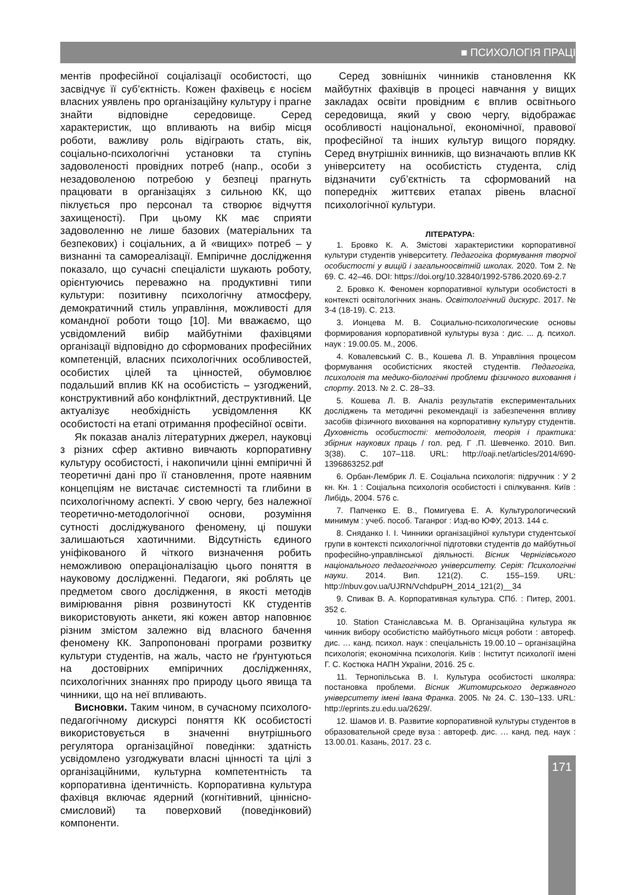■ ПСИХОЛОГІЯ ПРАЦІ
ментів професійної соціалізації особистості, що засвідчує її суб’єктність. Кожен фахівець є носієм власних уявлень про організаційну культуру і прагне знайти відповідне середовище. Серед характеристик, що впливають на вибір місця роботи, важливу роль відіграють стать, вік, соціально-психологічні установки та ступінь задоволеності провідних потреб (напр., особи з незадоволеною потребою у безпеці прагнуть працювати в організаціях з сильною КК, що піклується про персонал та створює відчуття захищеності). При цьому КК має сприяти задоволенню не лише базових (матеріальних та безпекових) і соціальних, а й «вищих» потреб – у визнанні та самореалізації. Емпіричне дослідження показало, що сучасні спеціалісти шукають роботу, орієнтуючись переважно на продуктивні типи культури: позитивну психологічну атмосферу, демократичний стиль управління, можливості для командної роботи тощо [10]. Ми вважаємо, що усвідомлений вибір майбутніми фахівцями організації відповідно до сформованих професійних компетенцій, власних психологічних особливостей, особистих цілей та цінностей, обумовлює подальший вплив КК на особистість – узгоджений, конструктивний або конфліктний, деструктивний. Це актуалізує необхідність усвідомлення КК особистості на етапі отримання професійної освіти.
Як показав аналіз літературних джерел, науковці з різних сфер активно вивчають корпоративну культуру особистості, і накопичили цінні емпіричні й теоретичні дані про її становлення, проте наявним концепціям не вистачає системності та глибини в психологічному аспекті. У свою чергу, без належної теоретично-методологічної основи, розуміння сутності досліджуваного феномену, ці пошуки залишаються хаотичними. Відсутність єдиного уніфікованого й чіткого визначення робить неможливою операціоналізацію цього поняття в науковому дослідженні. Педагоги, які роблять це предметом свого дослідження, в якості методів вимірювання рівня розвинутості КК студентів використовують анкети, які кожен автор наповнює різним змістом залежно від власного бачення феномену КК. Запропоновані програми розвитку культури студентів, на жаль, часто не ґрунтуються на достовірних емпіричних дослідженнях, психологічних знаннях про природу цього явища та чинники, що на неї впливають.
Висновки. Таким чином, в сучасному психолого-педагогічному дискурсі поняття КК особистості використовується в значенні внутрішнього регулятора організаційної поведінки: здатність усвідомлено узгоджувати власні цінності та цілі з організаційними, культурна компетентність та корпоративна ідентичність. Корпоративна культура фахівця включає ядерний (когнітивний, ціннісно-смисловий) та поверховий (поведінковий) компоненти.
Серед зовнішніх чинників становлення КК майбутніх фахівців в процесі навчання у вищих закладах освіти провідним є вплив освітнього середовища, який у свою чергу, відображає особливості національної, економічної, правової професійної та інших культур вищого порядку. Серед внутрішніх винників, що визначають вплив КК університету на особистість студента, слід відзначити суб’єктність та сформований на попередніх життєвих етапах рівень власної психологічної культури.
ЛІТЕРАТУРА:
1. Бровко К. А. Змістові характеристики корпоративної культури студентів університету. Педагогіка формування творчої особистості у вищій і загальноосвітній школах. 2020. Том 2. № 69. С. 42–46. DOI: https://doi.org/10.32840/1992-5786.2020.69-2.7
2. Бровко К. Феномен корпоративної культури особистості в контексті освітологічних знань. Освітологічний дискурс. 2017. № 3-4 (18-19). С. 213.
3. Ионцева М. В. Социально-психологические основы формирования корпоративной культуры вуза : дис. ... д. психол. наук : 19.00.05. М., 2006.
4. Ковалевський С. В., Кошева Л. В. Управління процесом формування особистісних якостей студентів. Педагогіка, психологія та медико-біологічні проблеми фізичного виховання і спорту. 2013. № 2. С. 28–33.
5. Кошева Л. В. Аналіз результатів експериментальних досліджень та методичні рекомендації із забезпечення впливу засобів фізичного виховання на корпоративну культуру студентів. Духовність особистості: методологія, теорія і практика: збірник наукових праць / гол. ред. Г .П. Шевченко. 2010. Вип. 3(38). С. 107–118. URL: http://oaji.net/articles/2014/690-1396863252.pdf
6. Орбан-Лембрик Л. Е. Соціальна психологія: підручник : У 2 кн. Кн. 1 : Соціальна психологія особистості і спілкування. Київ : Либідь, 2004. 576 с.
7. Папченко Е. В., Помигуева Е. А. Культурологический минимум : учеб. пособ. Таганрог : Изд-во ЮФУ, 2013. 144 с.
8. Сняданко І. І. Чинники організаційної культури студентської групи в контексті психологічної підготовки студентів до майбутньої професійно-управлінської діяльності. Вісник Чернігівського національного педагогічного університету. Серія: Психологічні науки. 2014. Вип. 121(2). С. 155–159. URL: http://nbuv.gov.ua/UJRN/VchdpuPH_2014_121(2)__34
9. Спивак В. А. Корпоративная культура. СПб. : Питер, 2001. 352 с.
10. Station Станіславська М. В. Організаційна культура як чинник вибору особистістю майбутнього місця роботи : автореф. дис. … канд. психол. наук : спеціальність 19.00.10 – організаційна психологія; економічна психологія. Київ : Інститут психології імені Г. С. Костюка НАПН України, 2016. 25 с.
11. Тернопільська В. І. Культура особистості школяра: постановка проблеми. Вісник Житомирського державного університету імені Івана Франка. 2005. № 24. С. 130–133. URL: http://eprints.zu.edu.ua/2629/.
12. Шамов И. В. Развитие корпоративной культуры студентов в образовательной среде вуза : автореф. дис. … канд. пед. наук : 13.00.01. Казань, 2017. 23 с.
171